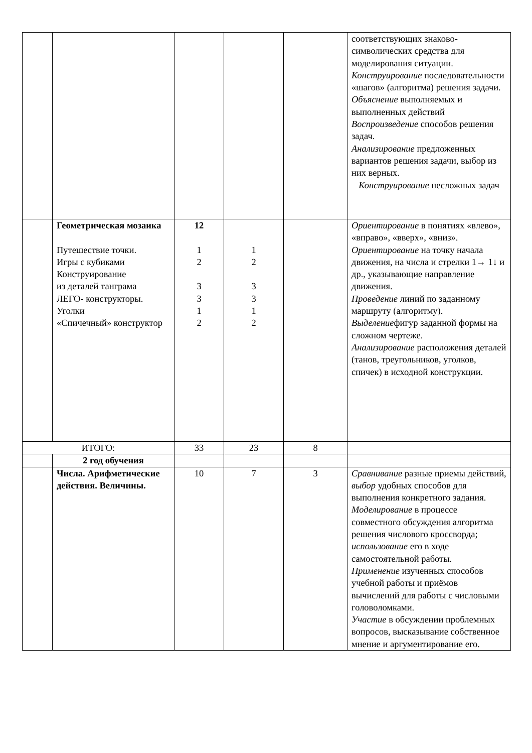| | | | | | соответствующих знаково-символических средства для моделирования ситуации. Конструирование последовательности «шагов» (алгоритма) решения задачи. Объяснение выполняемых и выполненных действий Воспроизведение способов решения задач. Анализирование предложенных вариантов решения задачи, выбор из них верных. Конструирование несложных задач |
| | Геометрическая мозаика Путешествие точки. Игры с кубиками Конструирование из деталей танграма ЛЕГО- конструкторы. Уголки «Спичечный» конструктор | 12 1 2 3 3 1 2 | 1 2 3 3 1 2 | | Ориентирование в понятиях «влево», «вправо», «вверх», «вниз». Ориентирование на точку начала движения, на числа и стрелки 1→ 1↓ и др., указывающие направление движения. Проведение линий по заданному маршруту (алгоритму). Выделение фигур заданной формы на сложном чертеже. Анализирование расположения деталей (танов, треугольников, уголков, спичек) в исходной конструкции. |
| ИТОГО: | | 33 | 23 | 8 | |
| | 2 год обучения | | | | |
| | Числа. Арифметические действия. Величины. | 10 | 7 | 3 | Сравнивание разные приемы действий, выбор удобных способов для выполнения конкретного задания. Моделирование в процессе совместного обсуждения алгоритма решения числового кроссворда; использование его в ходе самостоятельной работы. Применение изученных способов учебной работы и приёмов вычислений для работы с числовыми головоломками. Участие в обсуждении проблемных вопросов, высказывание собственное мнение и аргументирование его. |